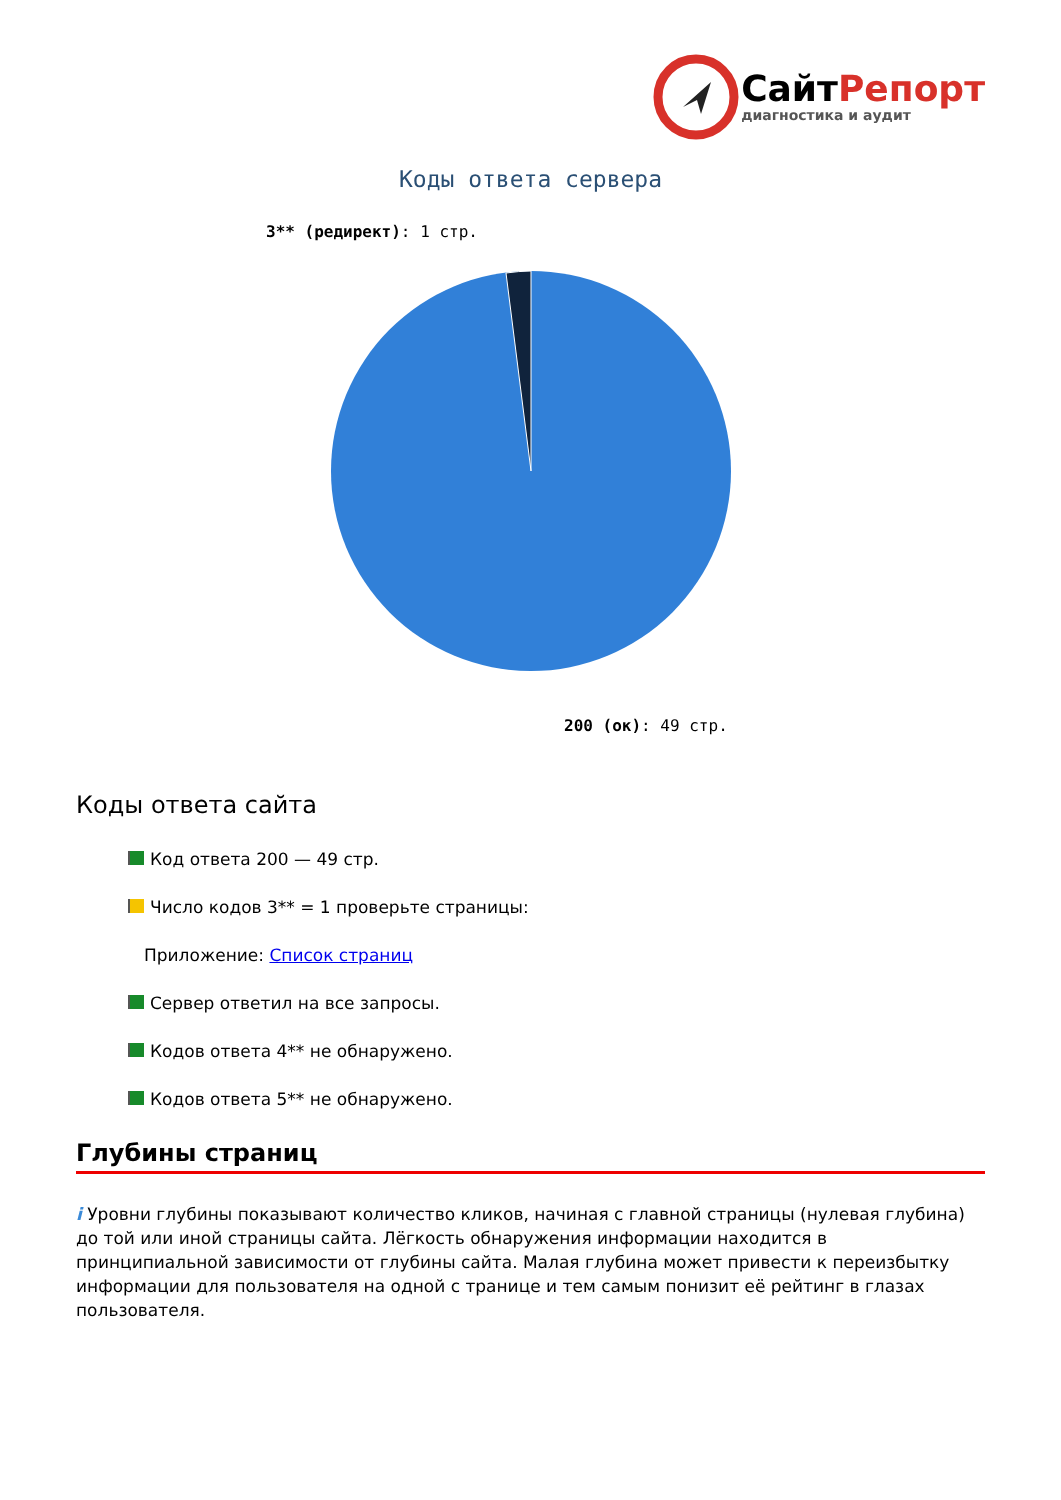СайтРепорт
диагностика и аудит
Коды ответа сервера
3** (редирект): 1 стр.
200 (ок): 49 стр.
Коды ответа сайта
Код ответа 200 — 49 стр.
Число кодов 3** = 1 проверьте страницы:
Приложение: Список страниц
Сервер ответил на все запросы.
Кодов ответа 4** не обнаружено.
Кодов ответа 5** не обнаружено.
Глубины страниц
i Уровни глубины показывают количество кликов, начиная с главной страницы (нулевая глубина) до той или иной страницы сайта. Лёгкость обнаружения информации находится в принципиальной зависимости от глубины сайта. Малая глубина может привести к переизбытку информации для пользователя на одной с транице и тем самым понизит её рейтинг в глазах пользователя.